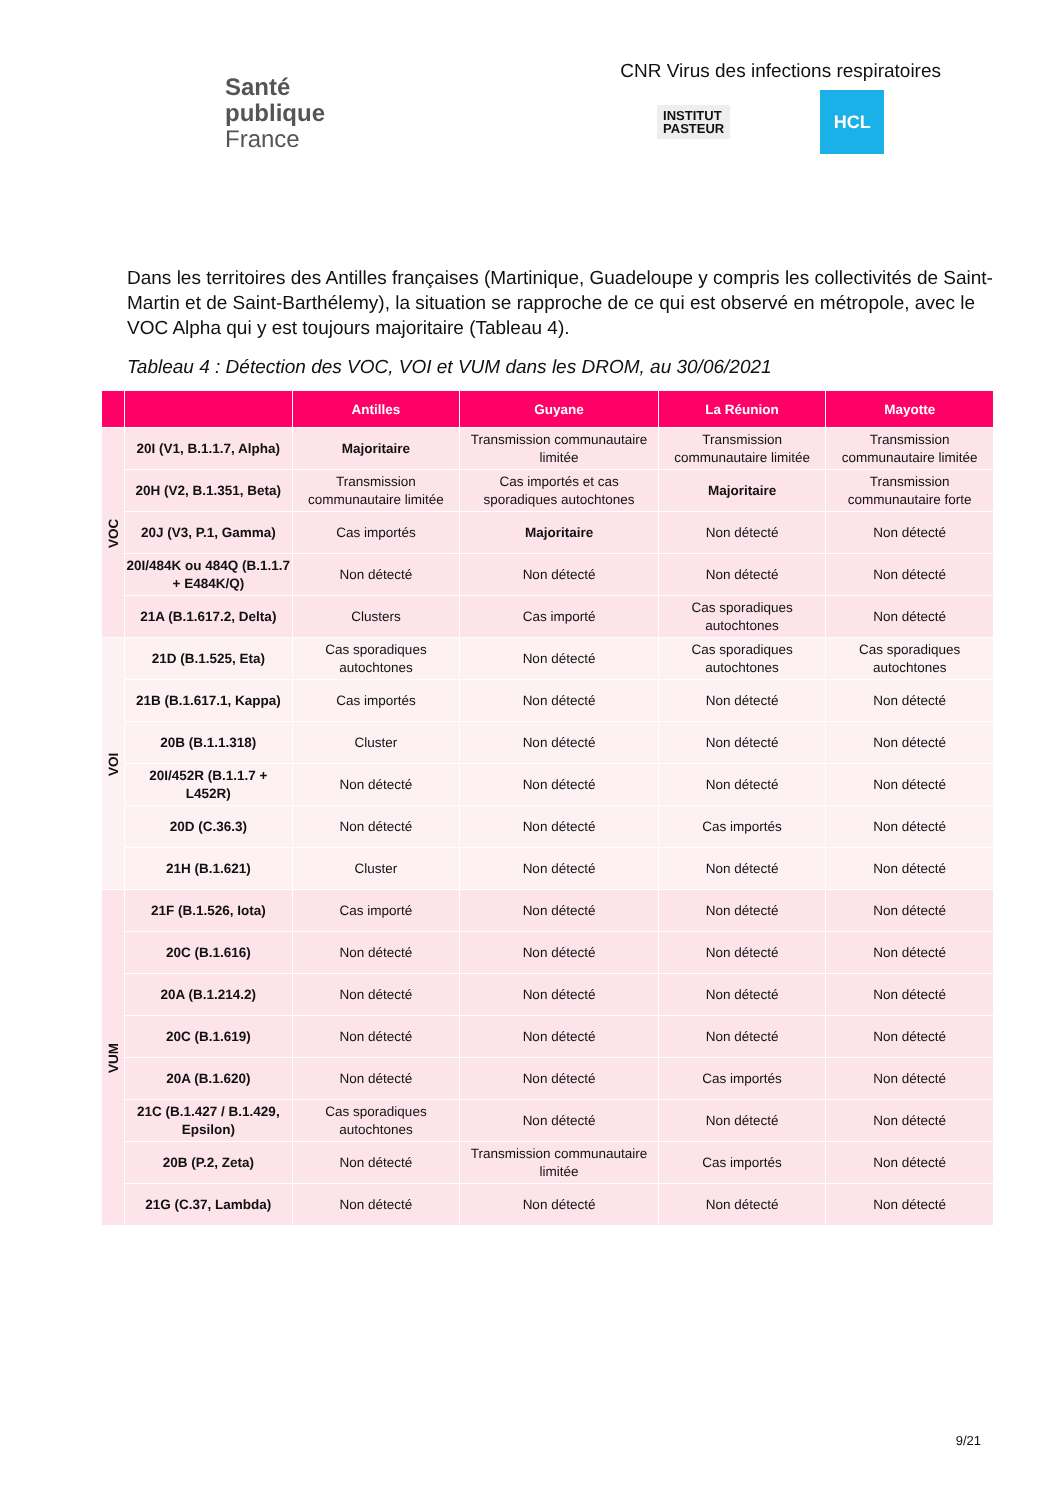Santé
publique
France
CNR Virus des infections respiratoires
INSTITUT
PASTEUR
HCL
Dans les territoires des Antilles françaises (Martinique, Guadeloupe y compris les collectivités de Saint-Martin et de Saint-Barthélemy), la situation se rapproche de ce qui est observé en métropole, avec le VOC Alpha qui y est toujours majoritaire (Tableau 4).
Tableau 4 : Détection des VOC, VOI et VUM dans les DROM, au 30/06/2021
| | | Antilles | Guyane | La Réunion | Mayotte |
| --- | --- | --- | --- | --- | --- |
| VOC | 20I (V1, B.1.1.7, Alpha) | Majoritaire | Transmission communautaire limitée | Transmission communautaire limitée | Transmission communautaire limitée |
| | 20H (V2, B.1.351, Beta) | Transmission communautaire limitée | Cas importés et cas sporadiques autochtones | Majoritaire | Transmission communautaire forte |
| | 20J (V3, P.1, Gamma) | Cas importés | Majoritaire | Non détecté | Non détecté |
| | 20I/484K ou 484Q (B.1.1.7 + E484K/Q) | Non détecté | Non détecté | Non détecté | Non détecté |
| | 21A (B.1.617.2, Delta) | Clusters | Cas importé | Cas sporadiques autochtones | Non détecté |
| VOI | 21D (B.1.525, Eta) | Cas sporadiques autochtones | Non détecté | Cas sporadiques autochtones | Cas sporadiques autochtones |
| | 21B (B.1.617.1, Kappa) | Cas importés | Non détecté | Non détecté | Non détecté |
| | 20B (B.1.1.318) | Cluster | Non détecté | Non détecté | Non détecté |
| | 20I/452R (B.1.1.7 + L452R) | Non détecté | Non détecté | Non détecté | Non détecté |
| | 20D (C.36.3) | Non détecté | Non détecté | Cas importés | Non détecté |
| | 21H (B.1.621) | Cluster | Non détecté | Non détecté | Non détecté |
| VUM | 21F (B.1.526, Iota) | Cas importé | Non détecté | Non détecté | Non détecté |
| | 20C (B.1.616) | Non détecté | Non détecté | Non détecté | Non détecté |
| | 20A (B.1.214.2) | Non détecté | Non détecté | Non détecté | Non détecté |
| | 20C (B.1.619) | Non détecté | Non détecté | Non détecté | Non détecté |
| | 20A (B.1.620) | Non détecté | Non détecté | Cas importés | Non détecté |
| | 21C (B.1.427 / B.1.429, Epsilon) | Cas sporadiques autochtones | Non détecté | Non détecté | Non détecté |
| | 20B (P.2, Zeta) | Non détecté | Transmission communautaire limitée | Cas importés | Non détecté |
| | 21G (C.37, Lambda) | Non détecté | Non détecté | Non détecté | Non détecté |
9/21